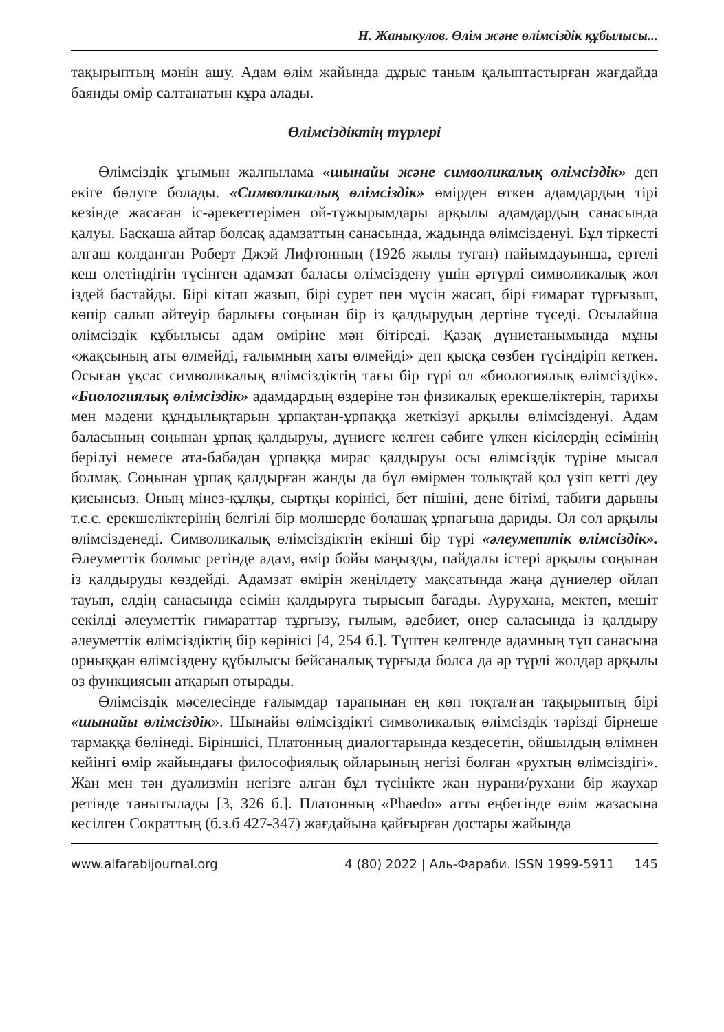Н. Жаныкулов. Өлім және өлімсіздік құбылысы...
тақырыптың мәнін ашу. Адам өлім жайында дұрыс таным қалыптастырған жағдайда баянды өмір салтанатын құра алады.
Өлімсіздіктің түрлері
Өлімсіздік ұғымын жалпылама «шынайы және символикалық өлімсіздік» деп екігe бөлуге болады. «Символикалық өлімсіздік» өмірден өткен адамдардың тірі кезінде жасаған іс-әрекеттерімен ой-тұжырымдары арқылы адамдардың санасында қалуы. Басқаша айтар болсақ адамзаттың санасында, жадында өлімсізденуі. Бұл тіркесті алғаш қолданған Роберт Джэй Лифтонның (1926 жылы туған) пайымдауынша, ертелі кеш өлетіндігін түсінген адамзат баласы өлімсіздену үшін әртүрлі символикалық жол іздей бастайды. Бірі кітап жазып, бірі сурет пен мүсін жасап, бірі ғимарат тұрғызып, көпір салып әйтеуір барлығы соңынан бір із қалдырудың дертіне түседі. Осылайша өлімсіздік құбылысы адам өміріне мән бітіреді. Қазақ дүниетанымында мұны «жақсының аты өлмейді, ғалымның хаты өлмейді» деп қысқа сөзбен түсіндіріп кеткен. Осыған ұқсас символикалық өлімсіздіктің тағы бір түрі ол «биологиялық өлімсіздік». «Биологиялық өлімсіздік» адамдардың өздеріне тән физикалық ерекшеліктерін, тарихы мен мәдени құндылықтарын ұрпақтан-ұрпаққа жеткізуі арқылы өлімсізденуі. Адам баласының соңынан ұрпақ қалдыруы, дүниеге келген сәбиге үлкен кісілердің есімінің берілуі немесе ата-бабадан ұрпаққа мирас қалдыруы осы өлімсіздік түріне мысал болмақ. Соңынан ұрпақ қалдырған жанды да бұл өмірмен толықтай қол үзіп кетті деу қисынсыз. Оның мінез-құлқы, сыртқы көрінісі, бет пішіні, дене бітімі, табиғи дарыны т.с.с. ерекшеліктерінің белгілі бір мөлшерде болашақ ұрпағына дариды. Ол сол арқылы өлімсізденеді. Символикалық өлімсіздіктің екінші бір түрі «әлеуметтік өлімсіздік». Әлеуметтік болмыс ретінде адам, өмір бойы маңызды, пайдалы істері арқылы соңынан із қалдыруды көздейді. Адамзат өмірін жеңілдету мақсатында жаңа дүниелер ойлап тауып, елдің санасында есімін қалдыруға тырысып бағады. Аурухана, мектеп, мешіт секілді әлеуметтік ғимараттар тұрғызу, ғылым, әдебиет, өнер саласында із қалдыру әлеуметтік өлімсіздіктің бір көрінісі [4, 254 б.]. Түптен келгенде адамның түп санасына орныққан өлімсіздену құбылысы бейсаналық тұрғыда болса да әр түрлі жолдар арқылы өз функциясын атқарып отырады.
Өлімсіздік мәселесінде ғалымдар тарапынан ең көп тоқталған тақырыптың бірі «шынайы өлімсіздік». Шынайы өлімсіздікті символикалық өлімсіздік тәрізді бірнеше тармаққа бөлінеді. Біріншісі, Платонның диалогтарында кездесетін, ойшылдың өлімнен кейінгі өмір жайындағы философиялық ойларының негізі болған «рухтың өлімсіздігі». Жан мен тән дуализмін негізге алған бұл түсінікте жан нурани/рухани бір жаухар ретінде танытылады [3, 326 б.]. Платонның «Phaedo» атты еңбегінде өлім жазасына кесілген Сократтың (б.з.б 427-347) жағдайына қайғырған достары жайында
www.alfarabijournal.org 4 (80) 2022 | Аль-Фараби. ISSN 1999-5911 145